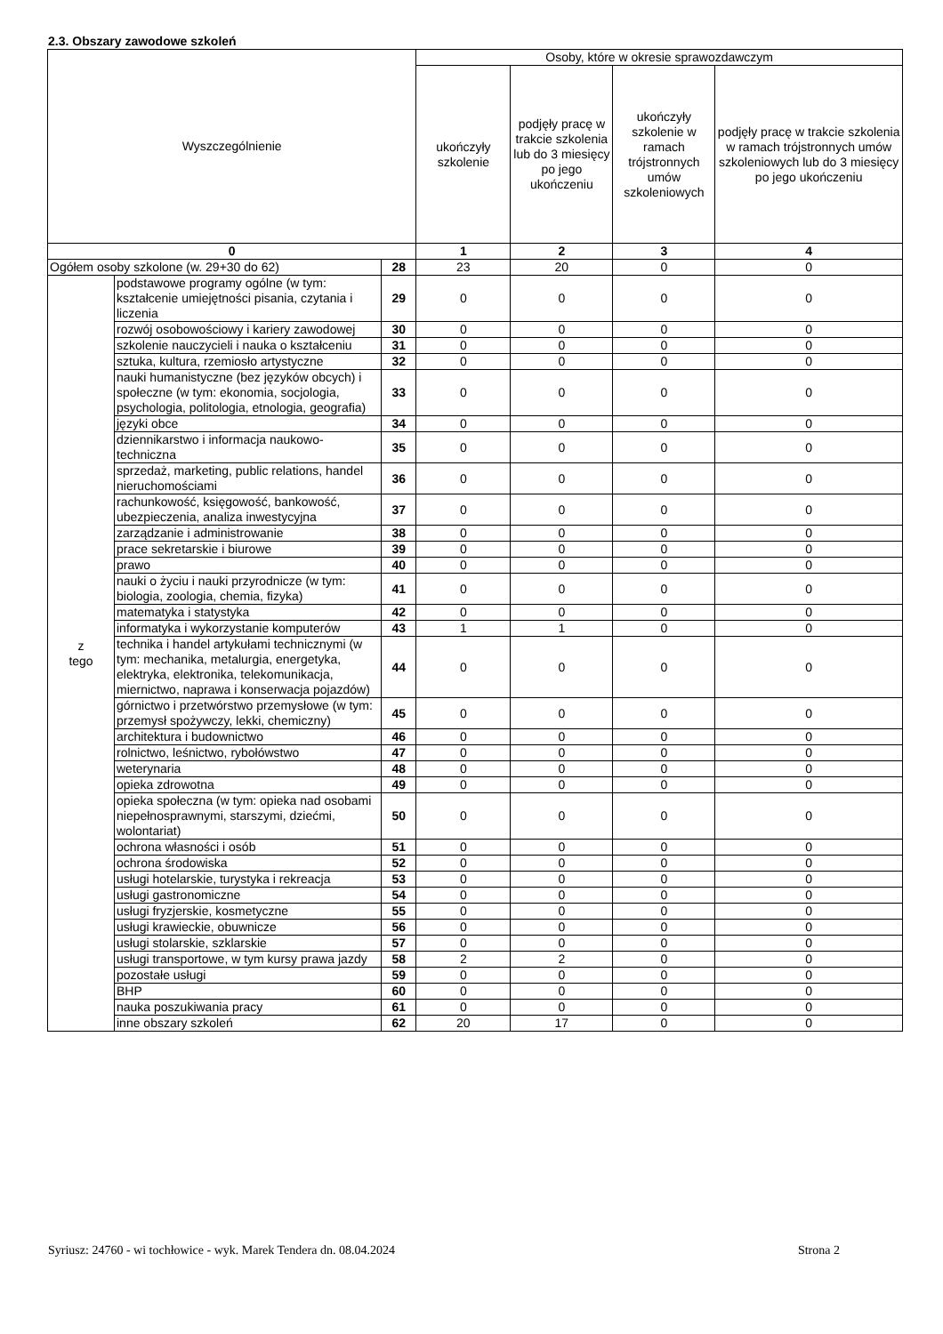2.3. Obszary zawodowe szkoleń
| Wyszczególnienie | | | Osoby, które w okresie sprawozdawczym | | | |
| --- | --- | --- | --- | --- | --- | --- |
| | | | ukończyły szkolenie | podjęły pracę w trakcie szkolenia lub do 3 miesięcy po jego ukończeniu | ukończyły szkolenie w ramach trójstronnych umów szkoleniowych | podjęły pracę w trakcie szkolenia w ramach trójstronnych umów szkoleniowych lub do 3 miesięcy po jego ukończeniu |
| 0 | | | 1 | 2 | 3 | 4 |
| Ogółem osoby szkolone (w. 29+30 do 62) | | 28 | 23 | 20 | 0 | 0 |
| z tego | podstawowe programy ogólne (w tym: kształcenie umiejętności pisania, czytania i liczenia | 29 | 0 | 0 | 0 | 0 |
| | rozwój osobowościowy i kariery zawodowej | 30 | 0 | 0 | 0 | 0 |
| | szkolenie nauczycieli i nauka o kształceniu | 31 | 0 | 0 | 0 | 0 |
| | sztuka, kultura, rzemiosło artystyczne | 32 | 0 | 0 | 0 | 0 |
| | nauki humanistyczne (bez języków obcych) i społeczne (w tym: ekonomia, socjologia, psychologia, politologia, etnologia, geografia) | 33 | 0 | 0 | 0 | 0 |
| | języki obce | 34 | 0 | 0 | 0 | 0 |
| | dziennikarstwo i informacja naukowo-techniczna | 35 | 0 | 0 | 0 | 0 |
| | sprzedaż, marketing, public relations, handel nieruchomościami | 36 | 0 | 0 | 0 | 0 |
| | rachunkowość, księgowość, bankowość, ubezpieczenia, analiza inwestycyjna | 37 | 0 | 0 | 0 | 0 |
| | zarządzanie i administrowanie | 38 | 0 | 0 | 0 | 0 |
| | prace sekretarskie i biurowe | 39 | 0 | 0 | 0 | 0 |
| | prawo | 40 | 0 | 0 | 0 | 0 |
| | nauki o życiu i nauki przyrodnicze (w tym: biologia, zoologia, chemia, fizyka) | 41 | 0 | 0 | 0 | 0 |
| | matematyka i statystyka | 42 | 0 | 0 | 0 | 0 |
| | informatyka i wykorzystanie komputerów | 43 | 1 | 1 | 0 | 0 |
| | technika i handel artykułami technicznymi (w tym: mechanika, metalurgia, energetyka, elektryka, elektronika, telekomunikacja, miernictwo, naprawa i konserwacja pojazdów) | 44 | 0 | 0 | 0 | 0 |
| | górnictwo i przetwórstwo przemysłowe (w tym: przemysł spożywczy, lekki, chemiczny) | 45 | 0 | 0 | 0 | 0 |
| | architektura i budownictwo | 46 | 0 | 0 | 0 | 0 |
| | rolnictwo, leśnictwo, rybołówstwo | 47 | 0 | 0 | 0 | 0 |
| | weterynaria | 48 | 0 | 0 | 0 | 0 |
| | opieka zdrowotna | 49 | 0 | 0 | 0 | 0 |
| | opieka społeczna (w tym: opieka nad osobami niepełnosprawnymi, starszymi, dziećmi, wolontariat) | 50 | 0 | 0 | 0 | 0 |
| | ochrona własności i osób | 51 | 0 | 0 | 0 | 0 |
| | ochrona środowiska | 52 | 0 | 0 | 0 | 0 |
| | usługi hotelarskie, turystyka i rekreacja | 53 | 0 | 0 | 0 | 0 |
| | usługi gastronomiczne | 54 | 0 | 0 | 0 | 0 |
| | usługi fryzjerskie, kosmetyczne | 55 | 0 | 0 | 0 | 0 |
| | usługi krawieckie, obuwnicze | 56 | 0 | 0 | 0 | 0 |
| | usługi stolarskie, szklarskie | 57 | 0 | 0 | 0 | 0 |
| | usługi transportowe, w tym kursy prawa jazdy | 58 | 2 | 2 | 0 | 0 |
| | pozostałe usługi | 59 | 0 | 0 | 0 | 0 |
| | BHP | 60 | 0 | 0 | 0 | 0 |
| | nauka poszukiwania pracy | 61 | 0 | 0 | 0 | 0 |
| | inne obszary szkoleń | 62 | 20 | 17 | 0 | 0 |
Syriusz: 24760 - wi tochłowice - wyk. Marek Tendera dn. 08.04.2024 Strona 2